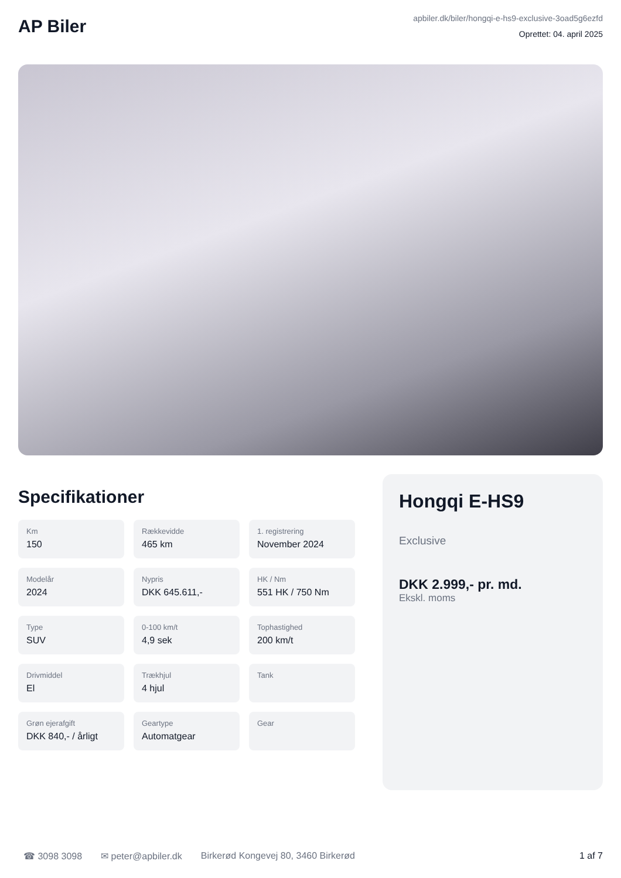AP Biler
apbiler.dk/biler/hongqi-e-hs9-exclusive-3oad5g6ezfd
Oprettet: 04. april 2025
Specifikationer
| Km 150 | Rækkevidde 465 km | 1. registrering November 2024 |
| Modelår 2024 | Nypris DKK 645.611,- | HK / Nm 551 HK / 750 Nm |
| Type SUV | 0-100 km/t 4,9 sek | Tophastighed 200 km/t |
| Drivmiddel El | Trækhjul 4 hjul | Tank |
| Grøn ejerafgift DKK 840,- / årligt | Geartype Automatgear | Gear |
Hongqi E-HS9
Exclusive
DKK 2.999,- pr. md.
Ekskl. moms
☎ 3098 3098 ✉ peter@apbiler.dk Birkerød Kongevej 80, 3460 Birkerød 1 af 7